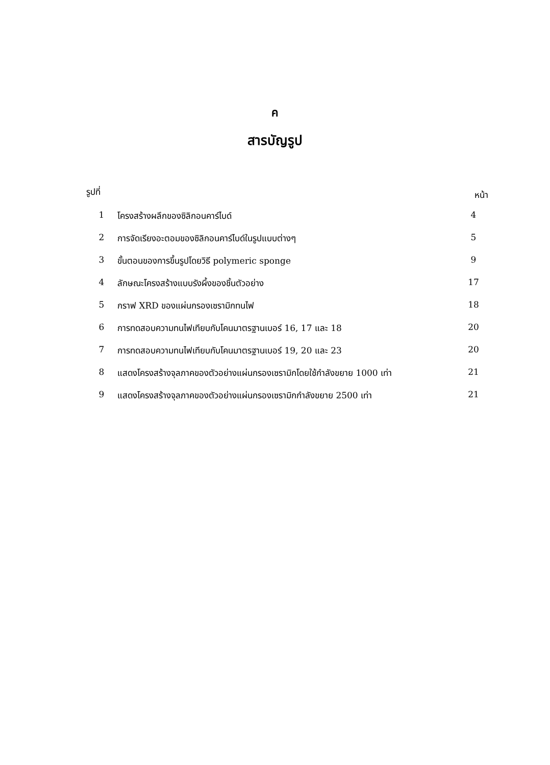ค
สารบัญรูป
| รูปที่ | | หน้า |
| --- | --- | --- |
| 1 | โครงสร้างผลึกของซิลิกอนคาร์ไบด์ | 4 |
| 2 | การจัดเรียงอะตอมของซิลิกอนคาร์ไบด์ในรูปแบบต่างๆ | 5 |
| 3 | ขั้นตอนของการขึ้นรูปโดยวิธี polymeric sponge | 9 |
| 4 | ลักษณะโครงสร้างแบบรังผึ้งของชิ้นตัวอย่าง | 17 |
| 5 | กราฟ XRD ของแผ่นกรองเซรามิกทนไฟ | 18 |
| 6 | การทดสอบความทนไฟเทียบกับโคนมาตรฐานเบอร์ 16, 17 และ 18 | 20 |
| 7 | การทดสอบความทนไฟเทียบกับโคนมาตรฐานเบอร์ 19, 20 และ 23 | 20 |
| 8 | แสดงโครงสร้างจุลภาคของตัวอย่างแผ่นกรองเซรามิกโดยใช้กำลังขยาย 1000 เท่า | 21 |
| 9 | แสดงโครงสร้างจุลภาคของตัวอย่างแผ่นกรองเซรามิกกำลังขยาย 2500 เท่า | 21 |